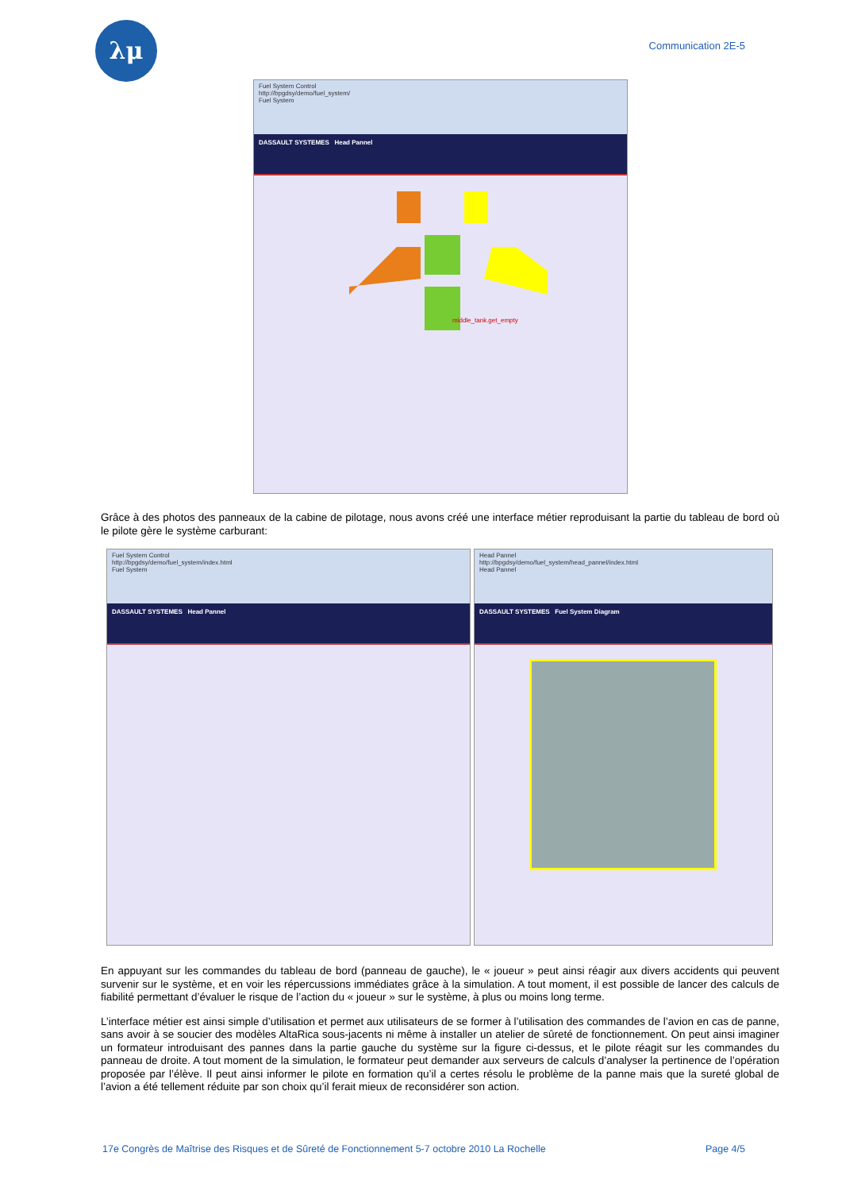λμ Communication 2E-5
Fuel System Control
http://bpgdsy/demo/fuel_system/
Fuel System
DASSAULT SYSTEMES Head Pannel
middle_tank.get_empty
Grâce à des photos des panneaux de la cabine de pilotage, nous avons créé une interface métier reproduisant la partie du tableau de bord où le pilote gère le système carburant:
Fuel System Control
http://bpgdsy/demo/fuel_system/index.html
Fuel System
DASSAULT SYSTEMES Head Pannel
Head Pannel
http://bpgdsy/demo/fuel_system/head_pannel/index.html
Head Pannel
DASSAULT SYSTEMES Fuel System Diagram
En appuyant sur les commandes du tableau de bord (panneau de gauche), le « joueur » peut ainsi réagir aux divers accidents qui peuvent survenir sur le système, et en voir les répercussions immédiates grâce à la simulation. A tout moment, il est possible de lancer des calculs de fiabilité permettant d’évaluer le risque de l’action du « joueur » sur le système, à plus ou moins long terme.
L’interface métier est ainsi simple d’utilisation et permet aux utilisateurs de se former à l’utilisation des commandes de l’avion en cas de panne, sans avoir à se soucier des modèles AltaRica sous-jacents ni même à installer un atelier de sûreté de fonctionnement. On peut ainsi imaginer un formateur introduisant des pannes dans la partie gauche du système sur la figure ci-dessus, et le pilote réagit sur les commandes du panneau de droite. A tout moment de la simulation, le formateur peut demander aux serveurs de calculs d’analyser la pertinence de l’opération proposée par l’élève. Il peut ainsi informer le pilote en formation qu’il a certes résolu le problème de la panne mais que la sureté global de l’avion a été tellement réduite par son choix qu’il ferait mieux de reconsidérer son action.
17e Congrès de Maîtrise des Risques et de Sûreté de Fonctionnement 5-7 octobre 2010 La Rochelle Page 4/5